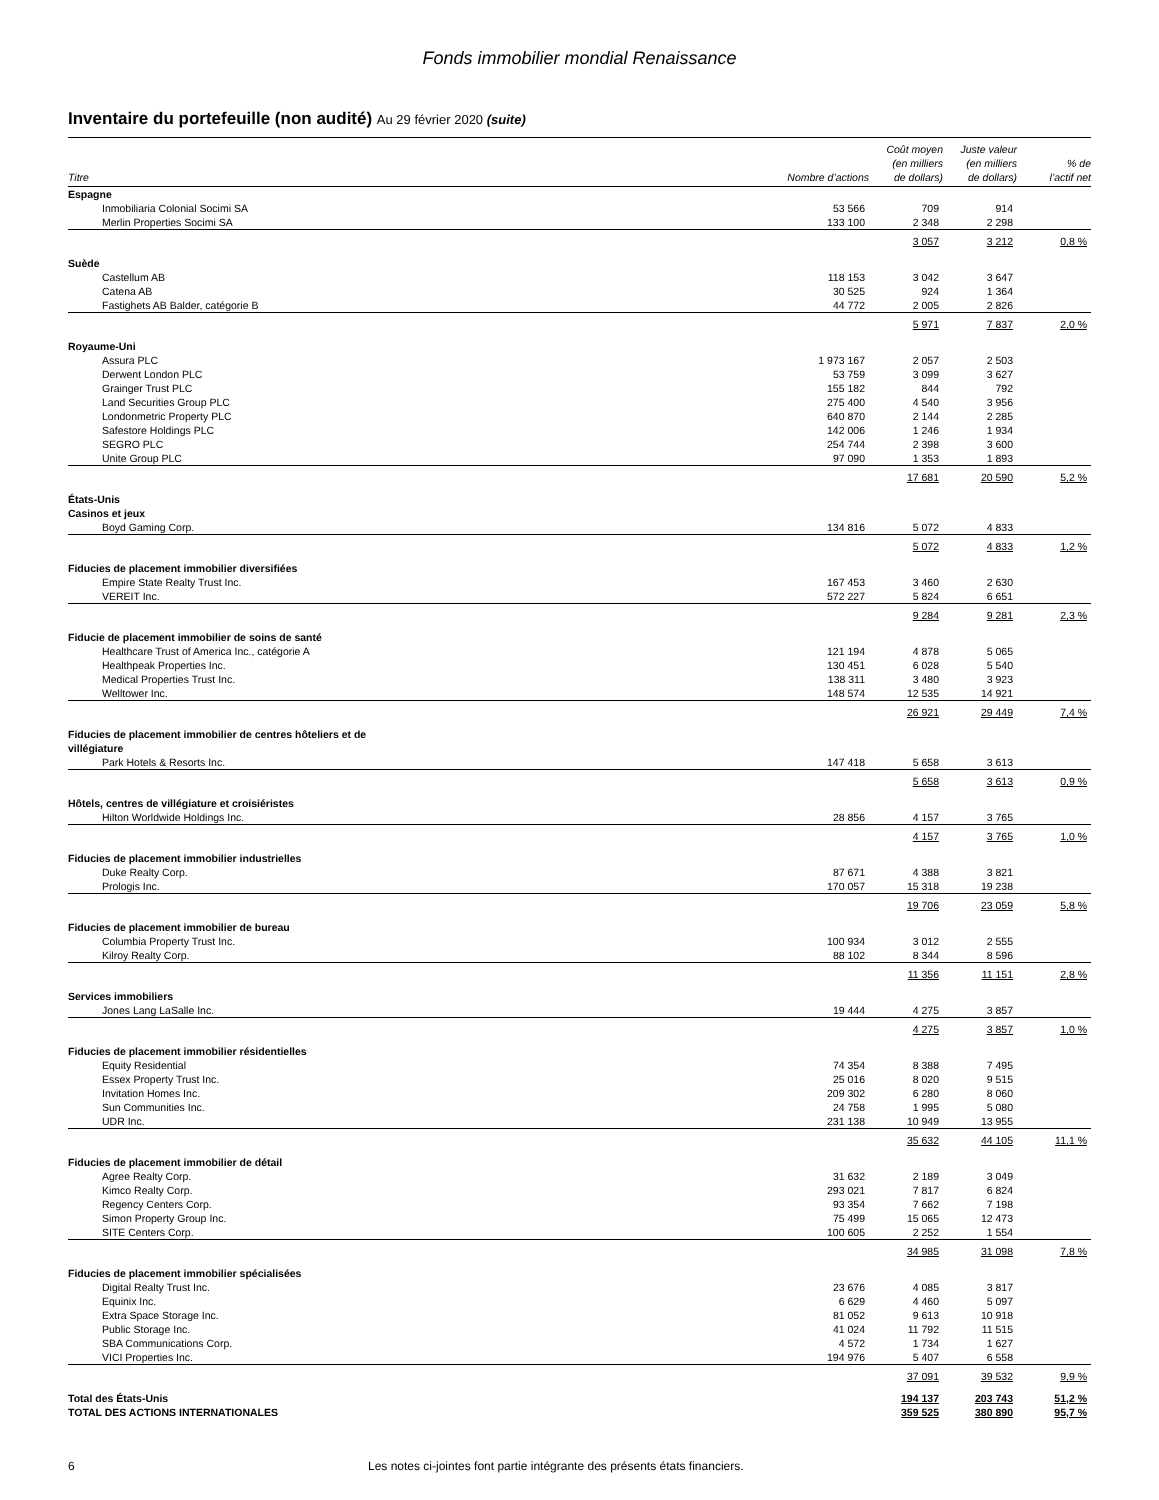Fonds immobilier mondial Renaissance
Inventaire du portefeuille (non audité) Au 29 février 2020 (suite)
| Titre | Nombre d’actions | Coût moyen (en milliers de dollars) | Juste valeur (en milliers de dollars) | % de l’actif net |
| --- | --- | --- | --- | --- |
| Espagne | | | | |
| Inmobiliaria Colonial Socimi SA | 53 566 | 709 | 914 | |
| Merlin Properties Socimi SA | 133 100 | 2 348 | 2 298 | |
| | | 3 057 | 3 212 | 0,8 % |
| Suède | | | | |
| Castellum AB | 118 153 | 3 042 | 3 647 | |
| Catena AB | 30 525 | 924 | 1 364 | |
| Fastighets AB Balder, catégorie B | 44 772 | 2 005 | 2 826 | |
| | | 5 971 | 7 837 | 2,0 % |
| Royaume-Uni | | | | |
| Assura PLC | 1 973 167 | 2 057 | 2 503 | |
| Derwent London PLC | 53 759 | 3 099 | 3 627 | |
| Grainger Trust PLC | 155 182 | 844 | 792 | |
| Land Securities Group PLC | 275 400 | 4 540 | 3 956 | |
| Londonmetric Property PLC | 640 870 | 2 144 | 2 285 | |
| Safestore Holdings PLC | 142 006 | 1 246 | 1 934 | |
| SEGRO PLC | 254 744 | 2 398 | 3 600 | |
| Unite Group PLC | 97 090 | 1 353 | 1 893 | |
| | | 17 681 | 20 590 | 5,2 % |
| États-Unis | | | | |
| Casinos et jeux | | | | |
| Boyd Gaming Corp. | 134 816 | 5 072 | 4 833 | |
| | | 5 072 | 4 833 | 1,2 % |
| Fiducies de placement immobilier diversifiées | | | | |
| Empire State Realty Trust Inc. | 167 453 | 3 460 | 2 630 | |
| VEREIT Inc. | 572 227 | 5 824 | 6 651 | |
| | | 9 284 | 9 281 | 2,3 % |
| Fiducie de placement immobilier de soins de santé | | | | |
| Healthcare Trust of America Inc., catégorie A | 121 194 | 4 878 | 5 065 | |
| Healthpeak Properties Inc. | 130 451 | 6 028 | 5 540 | |
| Medical Properties Trust Inc. | 138 311 | 3 480 | 3 923 | |
| Welltower Inc. | 148 574 | 12 535 | 14 921 | |
| | | 26 921 | 29 449 | 7,4 % |
| Fiducies de placement immobilier de centres hôteliers et de villégiature | | | | |
| Park Hotels & Resorts Inc. | 147 418 | 5 658 | 3 613 | |
| | | 5 658 | 3 613 | 0,9 % |
| Hôtels, centres de villégiature et croisiéristes | | | | |
| Hilton Worldwide Holdings Inc. | 28 856 | 4 157 | 3 765 | |
| | | 4 157 | 3 765 | 1,0 % |
| Fiducies de placement immobilier industrielles | | | | |
| Duke Realty Corp. | 87 671 | 4 388 | 3 821 | |
| Prologis Inc. | 170 057 | 15 318 | 19 238 | |
| | | 19 706 | 23 059 | 5,8 % |
| Fiducies de placement immobilier de bureau | | | | |
| Columbia Property Trust Inc. | 100 934 | 3 012 | 2 555 | |
| Kilroy Realty Corp. | 88 102 | 8 344 | 8 596 | |
| | | 11 356 | 11 151 | 2,8 % |
| Services immobiliers | | | | |
| Jones Lang LaSalle Inc. | 19 444 | 4 275 | 3 857 | |
| | | 4 275 | 3 857 | 1,0 % |
| Fiducies de placement immobilier résidentielles | | | | |
| Equity Residential | 74 354 | 8 388 | 7 495 | |
| Essex Property Trust Inc. | 25 016 | 8 020 | 9 515 | |
| Invitation Homes Inc. | 209 302 | 6 280 | 8 060 | |
| Sun Communities Inc. | 24 758 | 1 995 | 5 080 | |
| UDR Inc. | 231 138 | 10 949 | 13 955 | |
| | | 35 632 | 44 105 | 11,1 % |
| Fiducies de placement immobilier de détail | | | | |
| Agree Realty Corp. | 31 632 | 2 189 | 3 049 | |
| Kimco Realty Corp. | 293 021 | 7 817 | 6 824 | |
| Regency Centers Corp. | 93 354 | 7 662 | 7 198 | |
| Simon Property Group Inc. | 75 499 | 15 065 | 12 473 | |
| SITE Centers Corp. | 100 605 | 2 252 | 1 554 | |
| | | 34 985 | 31 098 | 7,8 % |
| Fiducies de placement immobilier spécialisées | | | | |
| Digital Realty Trust Inc. | 23 676 | 4 085 | 3 817 | |
| Equinix Inc. | 6 629 | 4 460 | 5 097 | |
| Extra Space Storage Inc. | 81 052 | 9 613 | 10 918 | |
| Public Storage Inc. | 41 024 | 11 792 | 11 515 | |
| SBA Communications Corp. | 4 572 | 1 734 | 1 627 | |
| VICI Properties Inc. | 194 976 | 5 407 | 6 558 | |
| | | 37 091 | 39 532 | 9,9 % |
| Total des États-Unis | | 194 137 | 203 743 | 51,2 % |
| TOTAL DES ACTIONS INTERNATIONALES | | 359 525 | 380 890 | 95,7 % |
6 Les notes ci-jointes font partie intégrante des présents états financiers.